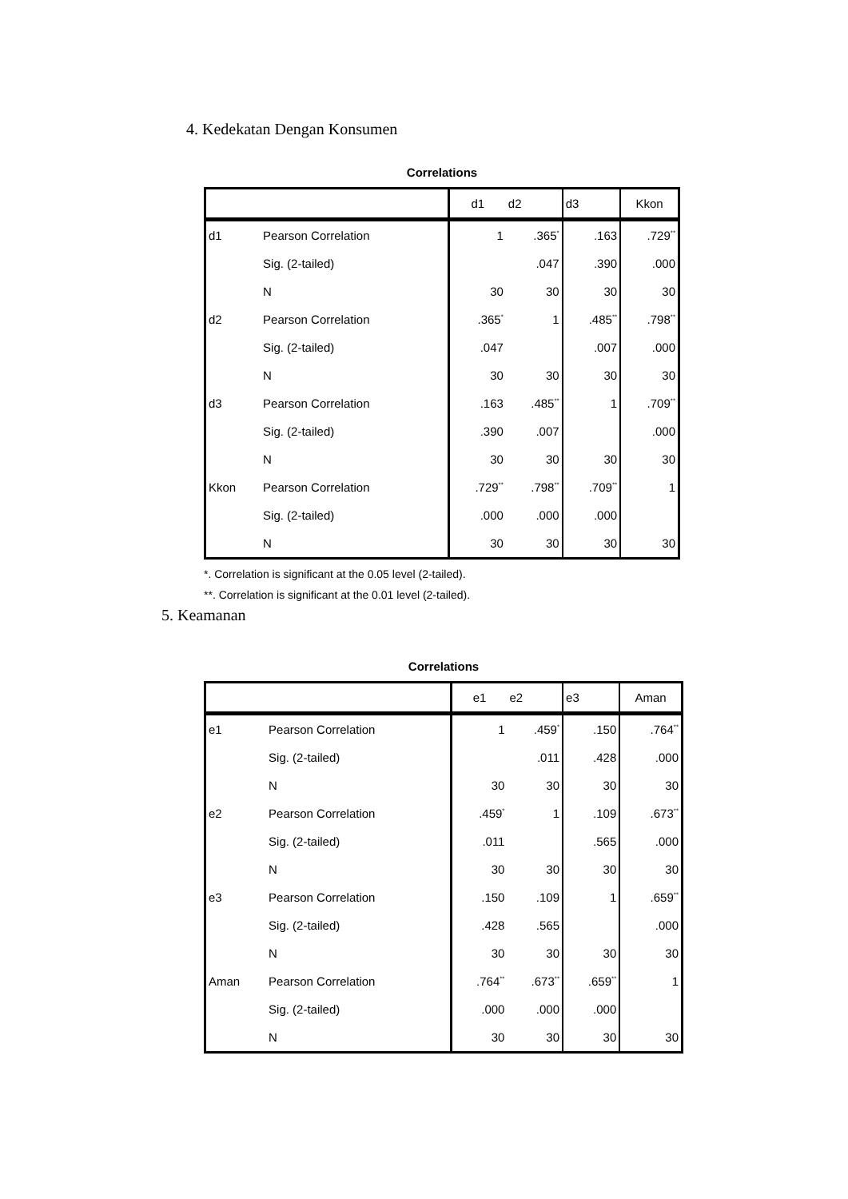4. Kedekatan Dengan Konsumen
Correlations
| | | d1 | d2 | d3 | Kkon |
| --- | --- | --- | --- | --- | --- |
| d1 | Pearson Correlation | 1 | .365<sup>*</sup> | .163 | .729<sup>**</sup> |
| | Sig. (2-tailed) | | .047 | .390 | .000 |
| | N | 30 | 30 | 30 | 30 |
| d2 | Pearson Correlation | .365<sup>*</sup> | 1 | .485<sup>**</sup> | .798<sup>**</sup> |
| | Sig. (2-tailed) | .047 | | .007 | .000 |
| | N | 30 | 30 | 30 | 30 |
| d3 | Pearson Correlation | .163 | .485<sup>**</sup> | 1 | .709<sup>**</sup> |
| | Sig. (2-tailed) | .390 | .007 | | .000 |
| | N | 30 | 30 | 30 | 30 |
| Kkon | Pearson Correlation | .729<sup>**</sup> | .798<sup>**</sup> | .709<sup>**</sup> | 1 |
| | Sig. (2-tailed) | .000 | .000 | .000 | |
| | N | 30 | 30 | 30 | 30 |
*. Correlation is significant at the 0.05 level (2-tailed).
**. Correlation is significant at the 0.01 level (2-tailed).
5. Keamanan
Correlations
| | | e1 | e2 | e3 | Aman |
| --- | --- | --- | --- | --- | --- |
| e1 | Pearson Correlation | 1 | .459<sup>*</sup> | .150 | .764<sup>**</sup> |
| | Sig. (2-tailed) | | .011 | .428 | .000 |
| | N | 30 | 30 | 30 | 30 |
| e2 | Pearson Correlation | .459<sup>*</sup> | 1 | .109 | .673<sup>**</sup> |
| | Sig. (2-tailed) | .011 | | .565 | .000 |
| | N | 30 | 30 | 30 | 30 |
| e3 | Pearson Correlation | .150 | .109 | 1 | .659<sup>**</sup> |
| | Sig. (2-tailed) | .428 | .565 | | .000 |
| | N | 30 | 30 | 30 | 30 |
| Aman | Pearson Correlation | .764<sup>**</sup> | .673<sup>**</sup> | .659<sup>**</sup> | 1 |
| | Sig. (2-tailed) | .000 | .000 | .000 | |
| | N | 30 | 30 | 30 | 30 |